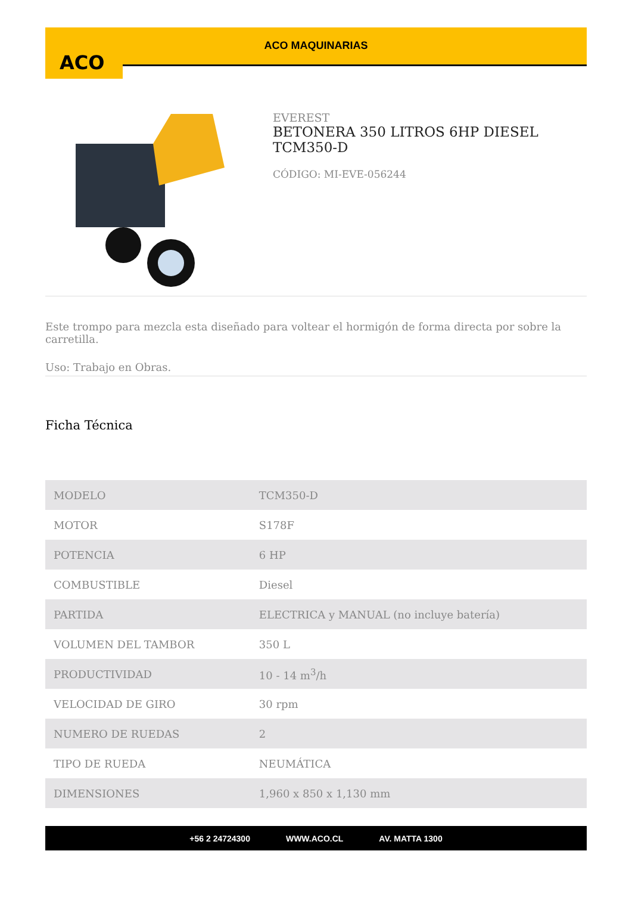ACO
ACO MAQUINARIAS
EVEREST
BETONERA 350 LITROS 6HP DIESEL TCM350-D
CÓDIGO: MI-EVE-056244
Este trompo para mezcla esta diseñado para voltear el hormigón de forma directa por sobre la carretilla.
Uso: Trabajo en Obras.
Ficha Técnica
| MODELO | TCM350-D |
| MOTOR | S178F |
| POTENCIA | 6 HP |
| COMBUSTIBLE | Diesel |
| PARTIDA | ELECTRICA y MANUAL (no incluye batería) |
| VOLUMEN DEL TAMBOR | 350 L |
| PRODUCTIVIDAD | 10 - 14 m<sup>3</sup>/h |
| VELOCIDAD DE GIRO | 30 rpm |
| NUMERO DE RUEDAS | 2 |
| TIPO DE RUEDA | NEUMÁTICA |
| DIMENSIONES | 1,960 x 850 x 1,130 mm |
+56 2 24724300 WWW.ACO.CL AV. MATTA 1300